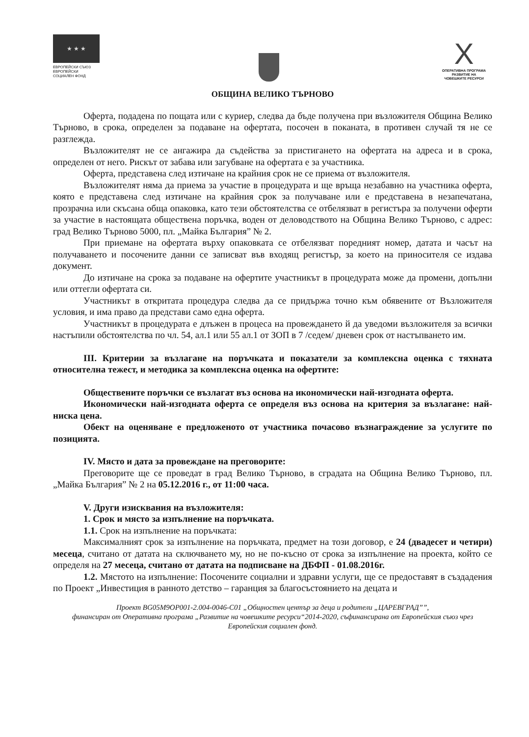★ ★ ★
ЕВРОПЕЙСКИ СЪЮЗ
ЕВРОПЕЙСКИ
СОЦИАЛЕН ФОНД
X
ОПЕРАТИВНА ПРОГРАМА
РАЗВИТИЕ НА
ЧОВЕШКИТЕ РЕСУРСИ
ОБЩИНА ВЕЛИКО ТЪРНОВО
Оферта, подадена по пощата или с куриер, следва да бъде получена при възложителя Община Велико Търново, в срока, определен за подаване на офертата, посочен в поканата, в противен случай тя не се разглежда.
Възложителят не се ангажира да съдейства за пристигането на офертата на адреса и в срока, определен от него. Рискът от забава или загубване на офертата е за участника.
Оферта, представена след изтичане на крайния срок не се приема от възложителя.
Възложителят няма да приема за участие в процедурата и ще връща незабавно на участника оферта, която е представена след изтичане на крайния срок за получаване или е представена в незапечатана, прозрачна или скъсана обща опаковка, като тези обстоятелства се отбелязват в регистъра за получени оферти за участие в настоящата обществена поръчка, воден от деловодството на Община Велико Търново, с адрес: град Велико Търново 5000, пл. „Майка България” № 2.
При приемане на офертата върху опаковката се отбелязват поредният номер, датата и часът на получаването и посочените данни се записват във входящ регистър, за което на приносителя се издава документ.
До изтичане на срока за подаване на офертите участникът в процедурата може да промени, допълни или оттегли офертата си.
Участникът в откритата процедура следва да се придържа точно към обявените от Възложителя условия, и има право да представи само една оферта.
Участникът в процедурата е длъжен в процеса на провеждането й да уведоми възложителя за всички настъпили обстоятелства по чл. 54, ал.1 или 55 ал.1 от ЗОП в 7 /седем/ дневен срок от настъпването им.
III. Критерии за възлагане на поръчката и показатели за комплексна оценка с тяхната относителна тежест, и методика за комплексна оценка на офертите:
Обществените поръчки се възлагат въз основа на икономически най-изгодната оферта.
Икономически най-изгодната оферта се определя въз основа на критерия за възлагане: най-ниска цена.
Обект на оценяване е предложеното от участника почасово възнаграждение за услугите по позицията.
IV. Място и дата за провеждане на преговорите:
Преговорите ще се проведат в град Велико Търново, в сградата на Община Велико Търново, пл. „Майка България” № 2 на 05.12.2016 г., от 11:00 часа.
V. Други изисквания на възложителя:
1. Срок и място за изпълнение на поръчката.
1.1. Срок на изпълнение на поръчката:
Максималният срок за изпълнение на поръчката, предмет на този договор, е 24 (двадесет и четири) месеца, считано от датата на сключването му, но не по-късно от срока за изпълнение на проекта, който се определя на 27 месеца, считано от датата на подписване на ДБФП - 01.08.2016г.
1.2. Мястото на изпълнение: Посочените социални и здравни услуги, ще се предоставят в създадения по Проект „Инвестиция в ранното детство – гаранция за благосъстоянието на децата и
Проект BG05M9OP001-2.004-0046-C01 „Общностен център за деца и родители „ЦАРЕВГРАД””,
финансиран от Оперативна програма „Развитие на човешките ресурси“2014-2020, съфинансирана от Европейския съюз чрез Европейския социален фонд.